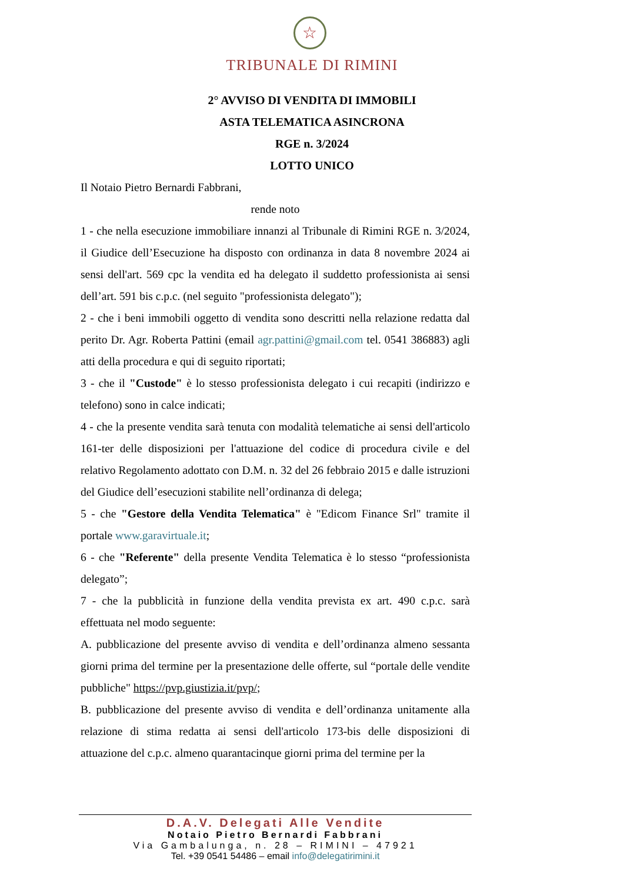☆
TRIBUNALE DI RIMINI
2° AVVISO DI VENDITA DI IMMOBILI
ASTA TELEMATICA ASINCRONA
RGE n. 3/2024
LOTTO UNICO
Il Notaio Pietro Bernardi Fabbrani,
rende noto
1 - che nella esecuzione immobiliare innanzi al Tribunale di Rimini RGE n. 3/2024, il Giudice dell’Esecuzione ha disposto con ordinanza in data 8 novembre 2024 ai sensi dell'art. 569 cpc la vendita ed ha delegato il suddetto professionista ai sensi dell’art. 591 bis c.p.c. (nel seguito "professionista delegato");
2 - che i beni immobili oggetto di vendita sono descritti nella relazione redatta dal perito Dr. Agr. Roberta Pattini (email agr.pattini@gmail.com tel. 0541 386883) agli atti della procedura e qui di seguito riportati;
3 - che il "Custode" è lo stesso professionista delegato i cui recapiti (indirizzo e telefono) sono in calce indicati;
4 - che la presente vendita sarà tenuta con modalità telematiche ai sensi dell'articolo 161-ter delle disposizioni per l'attuazione del codice di procedura civile e del relativo Regolamento adottato con D.M. n. 32 del 26 febbraio 2015 e dalle istruzioni del Giudice dell’esecuzioni stabilite nell’ordinanza di delega;
5 - che "Gestore della Vendita Telematica" è "Edicom Finance Srl" tramite il portale www.garavirtuale.it;
6 - che "Referente" della presente Vendita Telematica è lo stesso “professionista delegato”;
7 - che la pubblicità in funzione della vendita prevista ex art. 490 c.p.c. sarà effettuata nel modo seguente:
A. pubblicazione del presente avviso di vendita e dell’ordinanza almeno sessanta giorni prima del termine per la presentazione delle offerte, sul “portale delle vendite pubbliche" https://pvp.giustizia.it/pvp/;
B. pubblicazione del presente avviso di vendita e dell’ordinanza unitamente alla relazione di stima redatta ai sensi dell'articolo 173-bis delle disposizioni di attuazione del c.p.c. almeno quarantacinque giorni prima del termine per la
D.A.V. Delegati Alle Vendite
Notaio Pietro Bernardi Fabbrani
Via Gambalunga, n. 28 – RIMINI – 47921
Tel. +39 0541 54486 – email info@delegatirimini.it